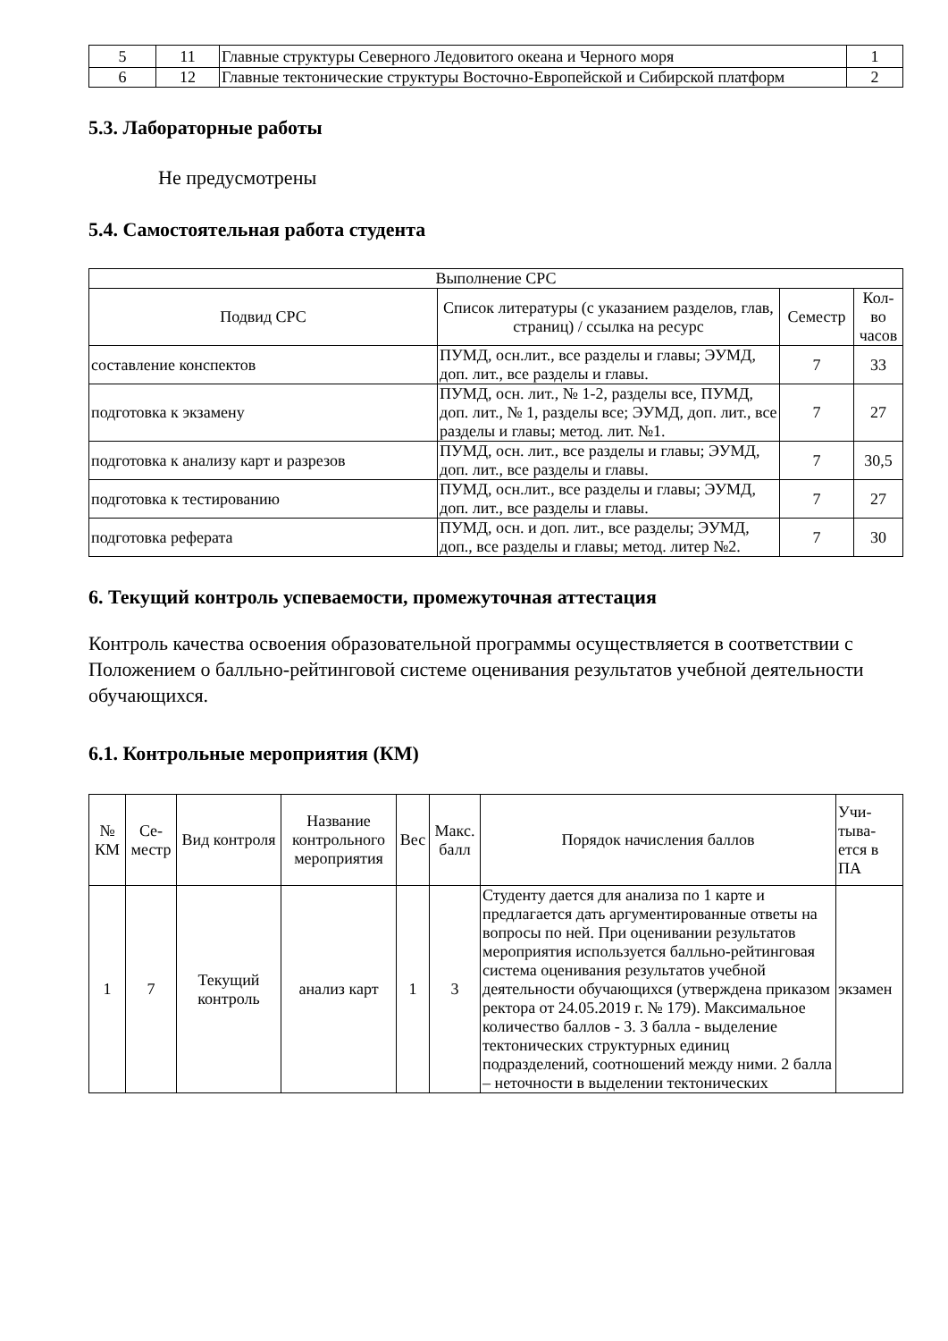| 5 | 11 | Главные структуры Северного Ледовитого океана и Черного моря | 1 |
| 6 | 12 | Главные тектонические структуры Восточно-Европейской и Сибирской платформ | 2 |
5.3. Лабораторные работы
Не предусмотрены
5.4. Самостоятельная работа студента
| Выполнение СРС | | | |
| Подвид СРС | Список литературы (с указанием разделов, глав, страниц) / ссылка на ресурс | Семестр | Кол-во часов |
| составление конспектов | ПУМД, осн.лит., все разделы и главы; ЭУМД, доп. лит., все разделы и главы. | 7 | 33 |
| подготовка к экзамену | ПУМД, осн. лит., № 1-2, разделы все, ПУМД, доп. лит., № 1, разделы все; ЭУМД, доп. лит., все разделы и главы; метод. лит. №1. | 7 | 27 |
| подготовка к анализу карт и разрезов | ПУМД, осн. лит., все разделы и главы; ЭУМД, доп. лит., все разделы и главы. | 7 | 30,5 |
| подготовка к тестированию | ПУМД, осн.лит., все разделы и главы; ЭУМД, доп. лит., все разделы и главы. | 7 | 27 |
| подготовка реферата | ПУМД, осн. и доп. лит., все разделы; ЭУМД, доп., все разделы и главы; метод. литер №2. | 7 | 30 |
6. Текущий контроль успеваемости, промежуточная аттестация
Контроль качества освоения образовательной программы осуществляется в соответствии с Положением о балльно-рейтинговой системе оценивания результатов учебной деятельности обучающихся.
6.1. Контрольные мероприятия (КМ)
| № КМ | Се-местр | Вид контроля | Название контрольного мероприятия | Вес | Макс. балл | Порядок начисления баллов | Учи-тыва-ется в ПА |
| 1 | 7 | Текущий контроль | анализ карт | 1 | 3 | Студенту дается для анализа по 1 карте и предлагается дать аргументированные ответы на вопросы по ней. При оценивании результатов мероприятия используется балльно-рейтинговая система оценивания результатов учебной деятельности обучающихся (утверждена приказом ректора от 24.05.2019 г. № 179). Максимальное количество баллов - 3. 3 балла - выделение тектонических структурных единиц подразделений, соотношений между ними. 2 балла – неточности в выделении тектонических | экзамен |